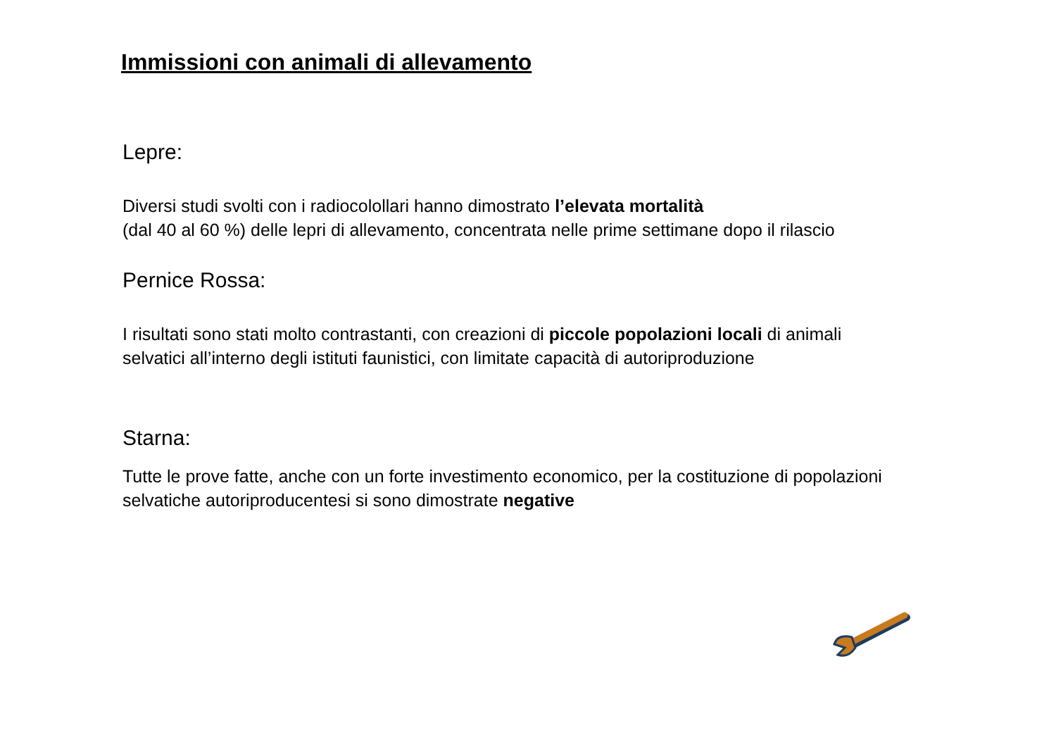Immissioni con animali di allevamento
Lepre:
Diversi studi svolti con i radiocolollari hanno dimostrato l’elevata mortalità
(dal 40 al 60 %) delle lepri di allevamento, concentrata nelle prime settimane dopo il rilascio
Pernice Rossa:
I risultati sono stati molto contrastanti, con creazioni di piccole popolazioni locali di animali selvatici all’interno degli istituti faunistici, con limitate capacità di autoriproduzione
Starna:
Tutte le prove fatte, anche con un forte investimento economico, per la costituzione di popolazioni selvatiche autoriproducentesi si sono dimostrate negative